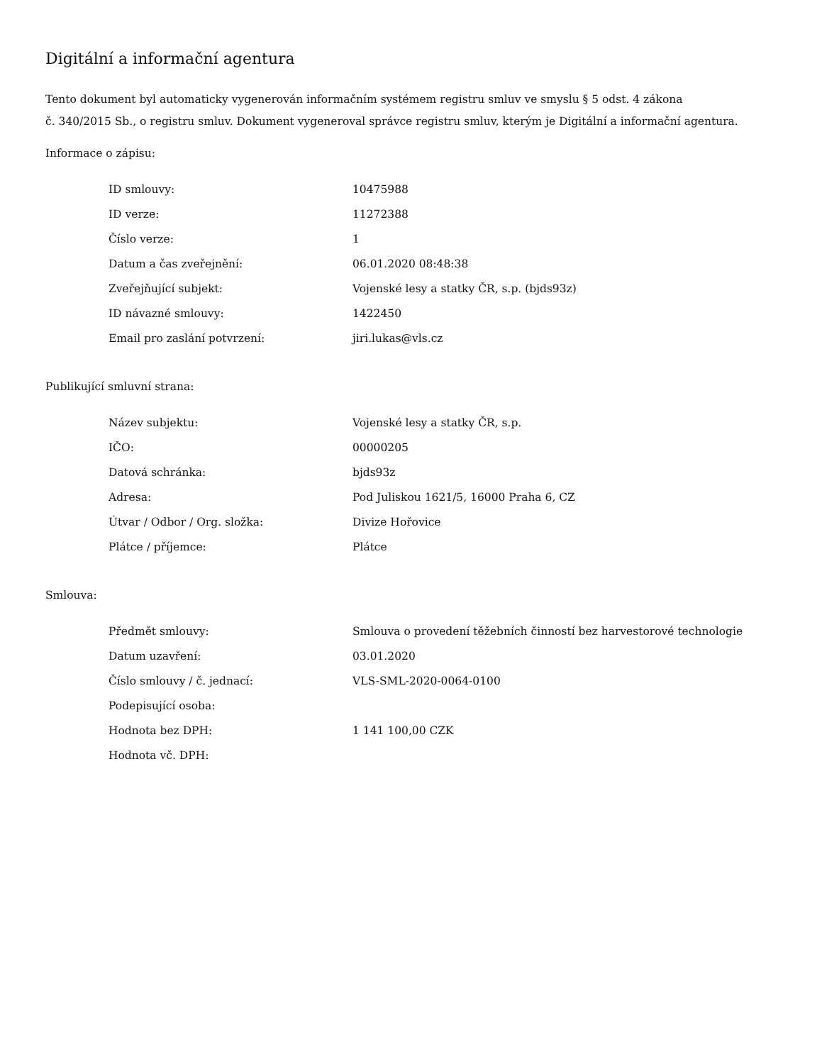Digitální a informační agentura
Tento dokument byl automaticky vygenerován informačním systémem registru smluv ve smyslu § 5 odst. 4 zákona
č. 340/2015 Sb., o registru smluv. Dokument vygeneroval správce registru smluv, kterým je Digitální a informační agentura.
Informace o zápisu:
| ID smlouvy: | 10475988 |
| ID verze: | 11272388 |
| Číslo verze: | 1 |
| Datum a čas zveřejnění: | 06.01.2020 08:48:38 |
| Zveřejňující subjekt: | Vojenské lesy a statky ČR, s.p. (bjds93z) |
| ID návazné smlouvy: | 1422450 |
| Email pro zaslání potvrzení: | jiri.lukas@vls.cz |
Publikující smluvní strana:
| Název subjektu: | Vojenské lesy a statky ČR, s.p. |
| IČO: | 00000205 |
| Datová schránka: | bjds93z |
| Adresa: | Pod Juliskou 1621/5, 16000 Praha 6, CZ |
| Útvar / Odbor / Org. složka: | Divize Hořovice |
| Plátce / příjemce: | Plátce |
Smlouva:
| Předmět smlouvy: | Smlouva o provedení těžebních činností bez harvestorové technologie |
| Datum uzavření: | 03.01.2020 |
| Číslo smlouvy / č. jednací: | VLS-SML-2020-0064-0100 |
| Podepisující osoba: | |
| Hodnota bez DPH: | 1 141 100,00 CZK |
| Hodnota vč. DPH: | |